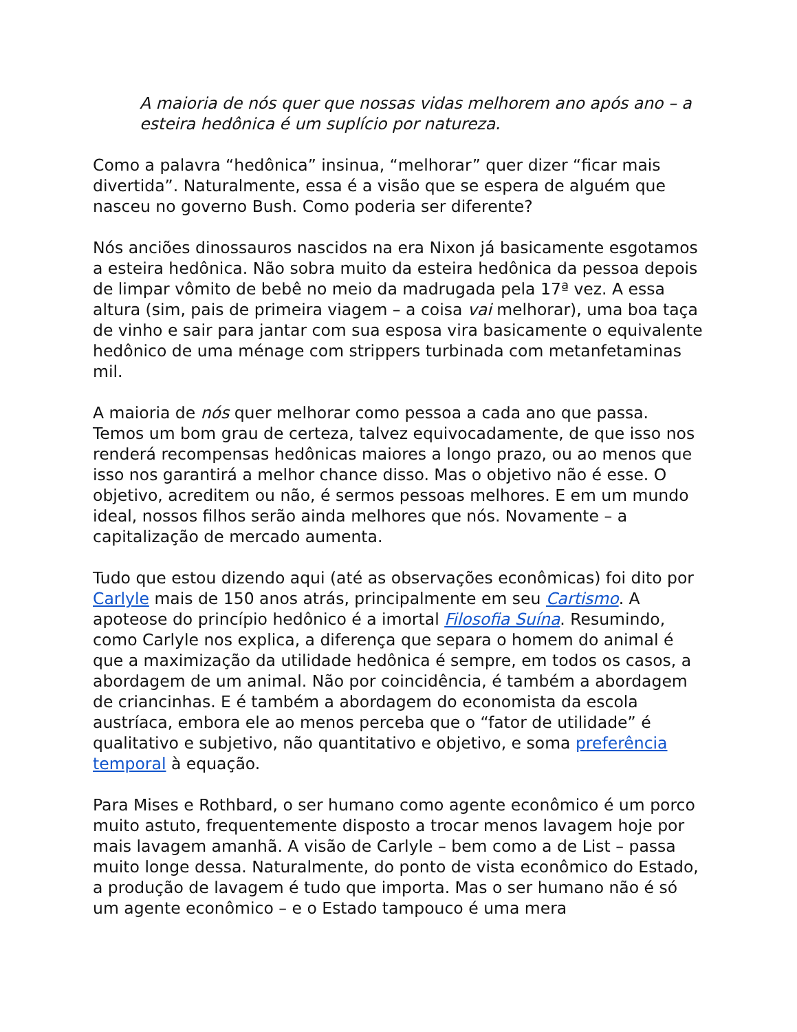A maioria de nós quer que nossas vidas melhorem ano após ano – a esteira hedônica é um suplício por natureza.
Como a palavra “hedônica” insinua, “melhorar” quer dizer “ficar mais divertida”. Naturalmente, essa é a visão que se espera de alguém que nasceu no governo Bush. Como poderia ser diferente?
Nós anciões dinossauros nascidos na era Nixon já basicamente esgotamos a esteira hedônica. Não sobra muito da esteira hedônica da pessoa depois de limpar vômito de bebê no meio da madrugada pela 17ª vez. A essa altura (sim, pais de primeira viagem – a coisa vai melhorar), uma boa taça de vinho e sair para jantar com sua esposa vira basicamente o equivalente hedônico de uma ménage com strippers turbinada com metanfetaminas mil.
A maioria de nós quer melhorar como pessoa a cada ano que passa. Temos um bom grau de certeza, talvez equivocadamente, de que isso nos renderá recompensas hedônicas maiores a longo prazo, ou ao menos que isso nos garantirá a melhor chance disso. Mas o objetivo não é esse. O objetivo, acreditem ou não, é sermos pessoas melhores. E em um mundo ideal, nossos filhos serão ainda melhores que nós. Novamente – a capitalização de mercado aumenta.
Tudo que estou dizendo aqui (até as observações econômicas) foi dito por Carlyle mais de 150 anos atrás, principalmente em seu Cartismo. A apoteose do princípio hedônico é a imortal Filosofia Suína. Resumindo, como Carlyle nos explica, a diferença que separa o homem do animal é que a maximização da utilidade hedônica é sempre, em todos os casos, a abordagem de um animal. Não por coincidência, é também a abordagem de criancinhas. E é também a abordagem do economista da escola austríaca, embora ele ao menos perceba que o “fator de utilidade” é qualitativo e subjetivo, não quantitativo e objetivo, e soma preferência temporal à equação.
Para Mises e Rothbard, o ser humano como agente econômico é um porco muito astuto, frequentemente disposto a trocar menos lavagem hoje por mais lavagem amanhã. A visão de Carlyle – bem como a de List – passa muito longe dessa. Naturalmente, do ponto de vista econômico do Estado, a produção de lavagem é tudo que importa. Mas o ser humano não é só um agente econômico – e o Estado tampouco é uma mera